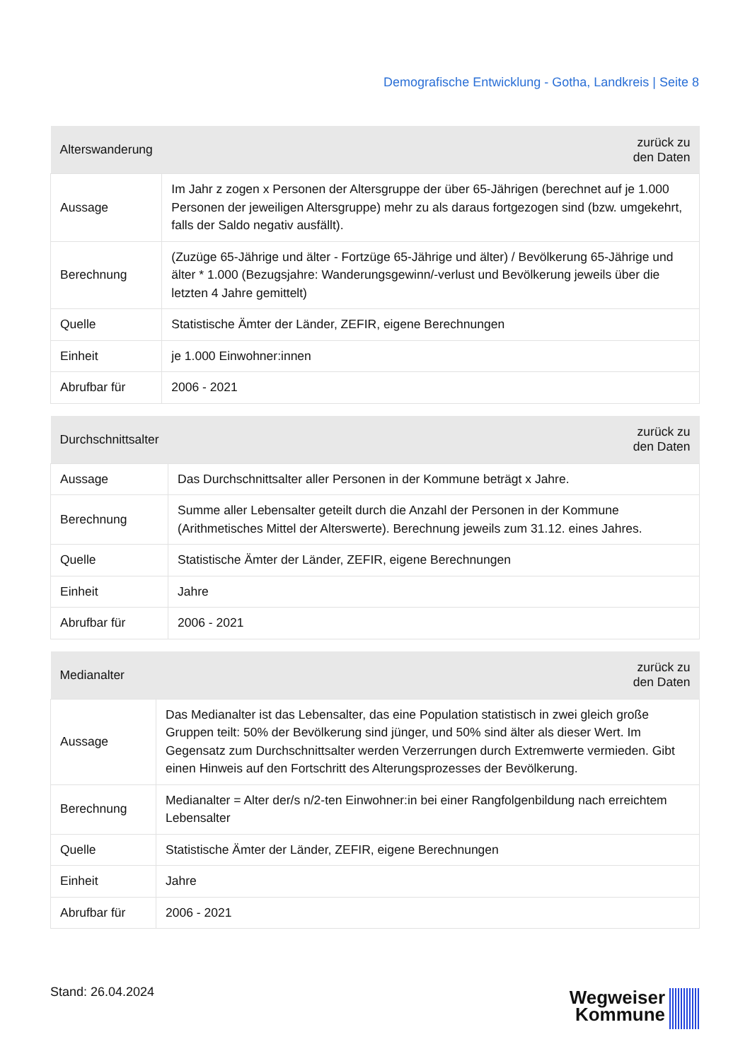Demografische Entwicklung - Gotha, Landkreis | Seite 8
| Alterswanderung | zurück zu den Daten |
| --- | --- |
| Aussage | Im Jahr z zogen x Personen der Altersgruppe der über 65-Jährigen (berechnet auf je 1.000 Personen der jeweiligen Altersgruppe) mehr zu als daraus fortgezogen sind (bzw. umgekehrt, falls der Saldo negativ ausfällt). |
| Berechnung | (Zuzüge 65-Jährige und älter - Fortzüge 65-Jährige und älter) / Bevölkerung 65-Jährige und älter * 1.000 (Bezugsjahre: Wanderungsgewinn/-verlust und Bevölkerung jeweils über die letzten 4 Jahre gemittelt) |
| Quelle | Statistische Ämter der Länder, ZEFIR, eigene Berechnungen |
| Einheit | je 1.000 Einwohner:innen |
| Abrufbar für | 2006 - 2021 |
| Durchschnittsalter | zurück zu den Daten |
| --- | --- |
| Aussage | Das Durchschnittsalter aller Personen in der Kommune beträgt x Jahre. |
| Berechnung | Summe aller Lebensalter geteilt durch die Anzahl der Personen in der Kommune (Arithmetisches Mittel der Alterswerte). Berechnung jeweils zum 31.12. eines Jahres. |
| Quelle | Statistische Ämter der Länder, ZEFIR, eigene Berechnungen |
| Einheit | Jahre |
| Abrufbar für | 2006 - 2021 |
| Medianalter | zurück zu den Daten |
| --- | --- |
| Aussage | Das Medianalter ist das Lebensalter, das eine Population statistisch in zwei gleich große Gruppen teilt: 50% der Bevölkerung sind jünger, und 50% sind älter als dieser Wert. Im Gegensatz zum Durchschnittsalter werden Verzerrungen durch Extremwerte vermieden. Gibt einen Hinweis auf den Fortschritt des Alterungsprozesses der Bevölkerung. |
| Berechnung | Medianalter = Alter der/s n/2-ten Einwohner:in bei einer Rangfolgenbildung nach erreichtem Lebensalter |
| Quelle | Statistische Ämter der Länder, ZEFIR, eigene Berechnungen |
| Einheit | Jahre |
| Abrufbar für | 2006 - 2021 |
Stand: 26.04.2024
Wegweiser
Kommune